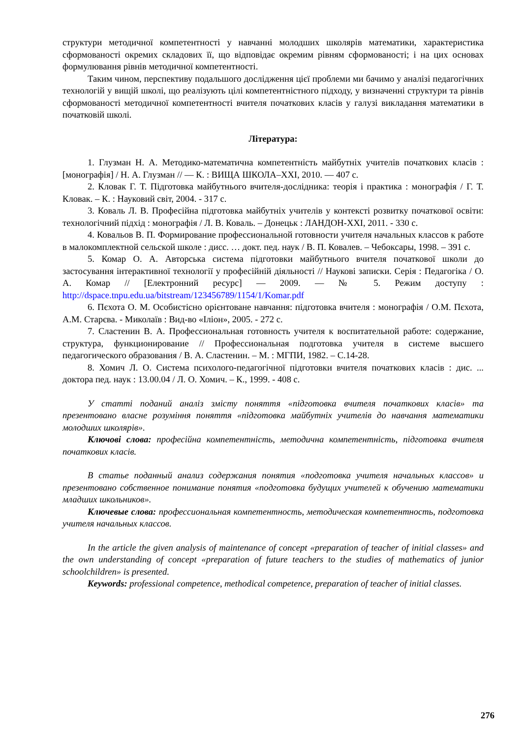структури методичної компетентності у навчанні молодших школярів математики, характеристика сформованості окремих складових її, що відповідає окремим рівням сформованості; і на цих основах формулювання рівнів методичної компетентності.
Таким чином, перспективу подальшого дослідження цієї проблеми ми бачимо у аналізі педагогічних технологій у вищій школі, що реалізують цілі компетентністного підходу, у визначенні структури та рівнів сформованості методичної компетентності вчителя початкових класів у галузі викладання математики в початковій школі.
Література:
1. Глузман Н. А. Методико-математична компетентність майбутніх учителів початкових класів : [монографія] / Н. А. Глузман // — К. : ВИЩА ШКОЛА–ХХІ, 2010. — 407 с.
2. Кловак Г. Т. Підготовка майбутнього вчителя-дослідника: теорія і практика : монографія / Г. Т. Кловак. – К. : Науковий світ, 2004. - 317 с.
3. Коваль Л. В. Професійна підготовка майбутніх учителів у контексті розвитку початкової освіти: технологічний підхід : монографія / Л. В. Коваль. – Донецьк : ЛАНДОН-ХХІ, 2011. - 330 с.
4. Ковальов В. П. Формирование профессиональной готовности учителя начальных классов к работе в малокомплектной сельской школе : дисс. … докт. пед. наук / В. П. Ковалев. – Чебоксары, 1998. – 391 с.
5. Комар О. А. Авторська система підготовки майбутнього вчителя початкової школи до застосування інтерактивної технології у професійній діяльності // Наукові записки. Серія : Педагогіка / О. А. Комар // [Електронний ресурс] — 2009. — № 5. Режим доступу : http://dspace.tnpu.edu.ua/bitstream/123456789/1154/1/Komar.pdf
6. Пєхота О. М. Особистісно орієнтоване навчання: підготовка вчителя : монографія / О.М. Пєхота, А.М. Старєва. - Миколаїв : Вид-во «Іліон», 2005. - 272 с.
7. Сластенин В. А. Профессиональная готовность учителя к воспитательной работе: содержание, структура, функционирование // Профессиональная подготовка учителя в системе высшего педагогического образования / В. А. Сластенин. – М. : МГПИ, 1982. – С.14-28.
8. Хомич Л. О. Система психолого-педагогічної підготовки вчителя початкових класів : дис. ... доктора пед. наук : 13.00.04 / Л. О. Хомич. – К., 1999. - 408 с.
У статті поданий аналіз змісту поняття «підготовка вчителя початкових класів» та презентовано власне розуміння поняття «підготовка майбутніх учителів до навчання математики молодших школярів».
Ключові слова: професійна компетентність, методична компетентність, підготовка вчителя початкових класів.
В статье поданный анализ содержания понятия «подготовка учителя начальных классов» и презентовано собственное понимание понятия «подготовка будущих учителей к обучению математики младших школьников».
Ключевые слова: профессиональная компетентность, методическая компетентность, подготовка учителя начальных классов.
In the article the given analysis of maintenance of concept «preparation of teacher of initial classes» and the own understanding of concept «preparation of future teachers to the studies of mathematics of junior schoolchildren» is presented.
Keywords: professional competence, methodical competence, preparation of teacher of initial classes.
276